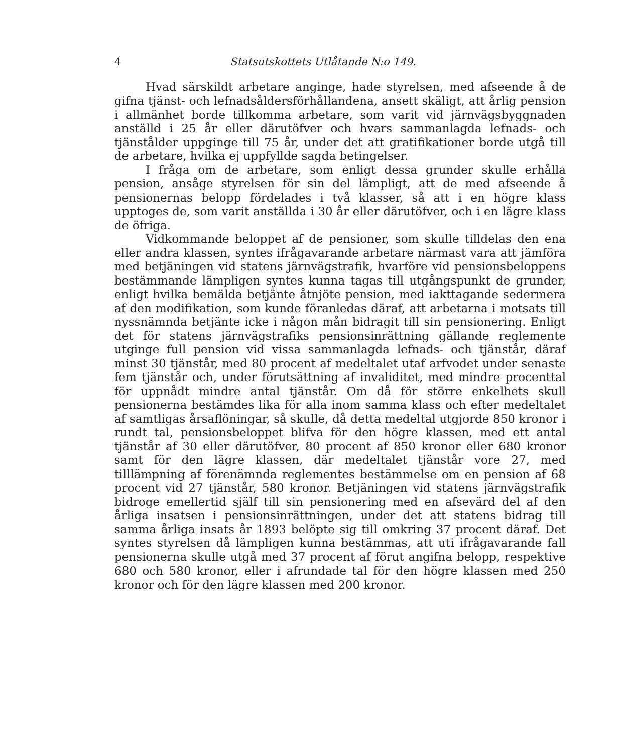4 Statsutskottets Utlåtande N:o 149.
Hvad särskildt arbetare anginge, hade styrelsen, med afseende å de gifna tjänst- och lefnadsåldersförhållandena, ansett skäligt, att årlig pension i allmänhet borde tillkomma arbetare, som varit vid järnvägsbyggnaden anställd i 25 år eller därutöfver och hvars sammanlagda lefnads- och tjänstålder uppginge till 75 år, under det att gratifikationer borde utgå till de arbetare, hvilka ej uppfyllde sagda betingelser.
I fråga om de arbetare, som enligt dessa grunder skulle erhålla pension, ansåge styrelsen för sin del lämpligt, att de med afseende å pensionernas belopp fördelades i två klasser, så att i en högre klass upptoges de, som varit anställda i 30 år eller därutöfver, och i en lägre klass de öfriga.
Vidkommande beloppet af de pensioner, som skulle tilldelas den ena eller andra klassen, syntes ifrågavarande arbetare närmast vara att jämföra med betjäningen vid statens järnvägstrafik, hvarföre vid pensionsbeloppens bestämmande lämpligen syntes kunna tagas till utgångspunkt de grunder, enligt hvilka bemälda betjänte åtnjöte pension, med iakttagande sedermera af den modifikation, som kunde föranledas däraf, att arbetarna i motsats till nyssnämnda betjänte icke i någon mån bidragit till sin pensionering. Enligt det för statens järnvägstrafiks pensionsinrättning gällande reglemente utginge full pension vid vissa sammanlagda lefnads- och tjänstår, däraf minst 30 tjänstår, med 80 procent af medeltalet utaf arfvodet under senaste fem tjänstår och, under förutsättning af invaliditet, med mindre procenttal för uppnådt mindre antal tjänstår. Om då för större enkelhets skull pensionerna bestämdes lika för alla inom samma klass och efter medeltalet af samtligas årsaflöningar, så skulle, då detta medeltal utgjorde 850 kronor i rundt tal, pensionsbeloppet blifva för den högre klassen, med ett antal tjänstår af 30 eller därutöfver, 80 procent af 850 kronor eller 680 kronor samt för den lägre klassen, där medeltalet tjänstår vore 27, med tilllämpning af förenämnda reglementes bestämmelse om en pension af 68 procent vid 27 tjänstår, 580 kronor. Betjäningen vid statens järnvägstrafik bidroge emellertid själf till sin pensionering med en afsevärd del af den årliga insatsen i pensionsinrättningen, under det att statens bidrag till samma årliga insats år 1893 belöpte sig till omkring 37 procent däraf. Det syntes styrelsen då lämpligen kunna bestämmas, att uti ifrågavarande fall pensionerna skulle utgå med 37 procent af förut angifna belopp, respektive 680 och 580 kronor, eller i afrundade tal för den högre klassen med 250 kronor och för den lägre klassen med 200 kronor.